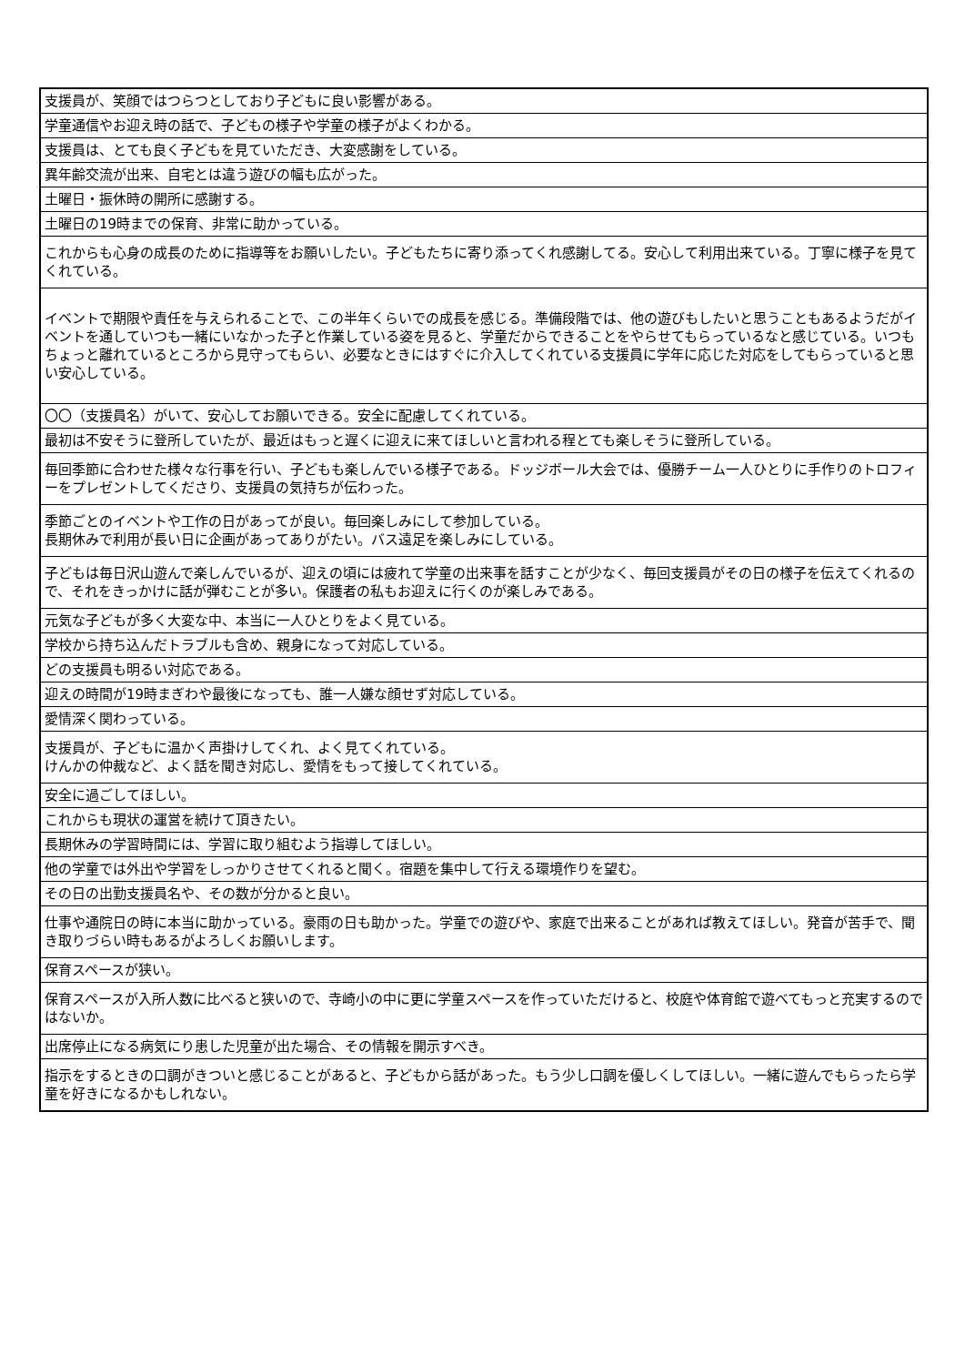| 支援員が、笑顔ではつらつとしており子どもに良い影響がある。 |
| 学童通信やお迎え時の話で、子どもの様子や学童の様子がよくわかる。 |
| 支援員は、とても良く子どもを見ていただき、大変感謝をしている。 |
| 異年齢交流が出来、自宅とは違う遊びの幅も広がった。 |
| 土曜日・振休時の開所に感謝する。 |
| 土曜日の19時までの保育、非常に助かっている。 |
| これからも心身の成長のために指導等をお願いしたい。子どもたちに寄り添ってくれ感謝してる。安心して利用出来ている。丁寧に様子を見てくれている。 |
| イベントで期限や責任を与えられることで、この半年くらいでの成長を感じる。準備段階では、他の遊びもしたいと思うこともあるようだがイベントを通していつも一緒にいなかった子と作業している姿を見ると、学童だからできることをやらせてもらっているなと感じている。いつもちょっと離れているところから見守ってもらい、必要なときにはすぐに介入してくれている支援員に学年に応じた対応をしてもらっていると思い安心している。 |
| 〇〇（支援員名）がいて、安心してお願いできる。安全に配慮してくれている。 |
| 最初は不安そうに登所していたが、最近はもっと遅くに迎えに来てほしいと言われる程とても楽しそうに登所している。 |
| 毎回季節に合わせた様々な行事を行い、子どもも楽しんでいる様子である。ドッジボール大会では、優勝チーム一人ひとりに手作りのトロフィーをプレゼントしてくださり、支援員の気持ちが伝わった。 |
| 季節ごとのイベントや工作の日があってが良い。毎回楽しみにして参加している。 長期休みで利用が長い日に企画があってありがたい。バス遠足を楽しみにしている。 |
| 子どもは毎日沢山遊んで楽しんでいるが、迎えの頃には疲れて学童の出来事を話すことが少なく、毎回支援員がその日の様子を伝えてくれるので、それをきっかけに話が弾むことが多い。保護者の私もお迎えに行くのが楽しみである。 |
| 元気な子どもが多く大変な中、本当に一人ひとりをよく見ている。 |
| 学校から持ち込んだトラブルも含め、親身になって対応している。 |
| どの支援員も明るい対応である。 |
| 迎えの時間が19時まぎわや最後になっても、誰一人嫌な顔せず対応している。 |
| 愛情深く関わっている。 |
| 支援員が、子どもに温かく声掛けしてくれ、よく見てくれている。 けんかの仲裁など、よく話を聞き対応し、愛情をもって接してくれている。 |
| 安全に過ごしてほしい。 |
| これからも現状の運営を続けて頂きたい。 |
| 長期休みの学習時間には、学習に取り組むよう指導してほしい。 |
| 他の学童では外出や学習をしっかりさせてくれると聞く。宿題を集中して行える環境作りを望む。 |
| その日の出勤支援員名や、その数が分かると良い。 |
| 仕事や通院日の時に本当に助かっている。豪雨の日も助かった。学童での遊びや、家庭で出来ることがあれば教えてほしい。発音が苦手で、聞き取りづらい時もあるがよろしくお願いします。 |
| 保育スペースが狭い。 |
| 保育スペースが入所人数に比べると狭いので、寺崎小の中に更に学童スペースを作っていただけると、校庭や体育館で遊べてもっと充実するのではないか。 |
| 出席停止になる病気にり患した児童が出た場合、その情報を開示すべき。 |
| 指示をするときの口調がきついと感じることがあると、子どもから話があった。もう少し口調を優しくしてほしい。一緒に遊んでもらったら学童を好きになるかもしれない。 |